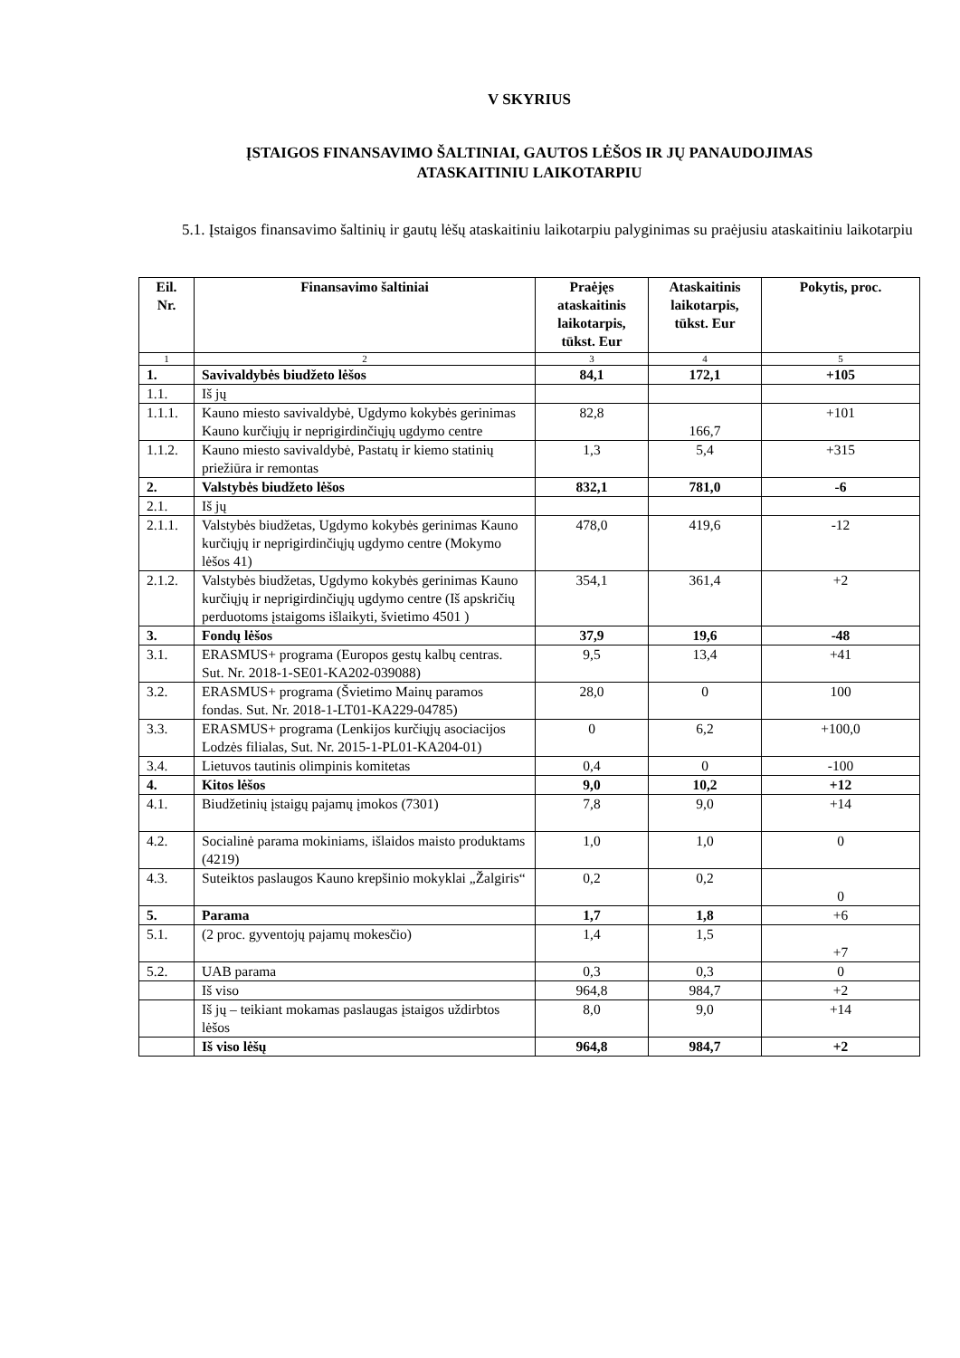V SKYRIUS
ĮSTAIGOS FINANSAVIMO ŠALTINIAI, GAUTOS LĖŠOS IR JŲ PANAUDOJIMAS
ATASKAITINIU LAIKOTARPIU
5.1. Įstaigos finansavimo šaltinių ir gautų lėšų ataskaitiniu laikotarpiu palyginimas su praėjusiu ataskaitiniu laikotarpiu
| Eil. Nr. | Finansavimo šaltiniai | Praėjęs ataskaitinis laikotarpis, tūkst. Eur | Ataskaitinis laikotarpis, tūkst. Eur | Pokytis, proc. |
| --- | --- | --- | --- | --- |
| 1 | 2 | 3 | 4 | 5 |
| 1. | Savivaldybės biudžeto lėšos | 84,1 | 172,1 | +105 |
| 1.1. | Iš jų | | | |
| 1.1.1. | Kauno miesto savivaldybė, Ugdymo kokybės gerinimas Kauno kurčiųjų ir neprigirdinčiųjų ugdymo centre | 82,8 | 166,7 | +101 |
| 1.1.2. | Kauno miesto savivaldybė, Pastatų ir kiemo statinių priežiūra ir remontas | 1,3 | 5,4 | +315 |
| 2. | Valstybės biudžeto lėšos | 832,1 | 781,0 | -6 |
| 2.1. | Iš jų | | | |
| 2.1.1. | Valstybės biudžetas, Ugdymo kokybės gerinimas Kauno kurčiųjų ir neprigirdinčiųjų ugdymo centre (Mokymo lėšos 41) | 478,0 | 419,6 | -12 |
| 2.1.2. | Valstybės biudžetas, Ugdymo kokybės gerinimas Kauno kurčiųjų ir neprigirdinčiųjų ugdymo centre (Iš apskričių perduotoms įstaigoms išlaikyti, švietimo 4501 ) | 354,1 | 361,4 | +2 |
| 3. | Fondų lėšos | 37,9 | 19,6 | -48 |
| 3.1. | ERASMUS+ programa (Europos gestų kalbų centras. Sut. Nr. 2018-1-SE01-KA202-039088) | 9,5 | 13,4 | +41 |
| 3.2. | ERASMUS+ programa (Švietimo Mainų paramos fondas. Sut. Nr. 2018-1-LT01-KA229-04785) | 28,0 | 0 | 100 |
| 3.3. | ERASMUS+ programa (Lenkijos kurčiųjų asociacijos Lodzės filialas, Sut. Nr. 2015-1-PL01-KA204-01) | 0 | 6,2 | +100,0 |
| 3.4. | Lietuvos tautinis olimpinis komitetas | 0,4 | 0 | -100 |
| 4. | Kitos lėšos | 9,0 | 10,2 | +12 |
| 4.1. | Biudžetinių įstaigų pajamų įmokos (7301) | 7,8 | 9,0 | +14 |
| 4.2. | Socialinė parama mokiniams, išlaidos maisto produktams (4219) | 1,0 | 1,0 | 0 |
| 4.3. | Suteiktos paslaugos Kauno krepšinio mokyklai „Žalgiris“ | 0,2 | 0,2 | 0 |
| 5. | Parama | 1,7 | 1,8 | +6 |
| 5.1. | (2 proc. gyventojų pajamų mokesčio) | 1,4 | 1,5 | +7 |
| 5.2. | UAB parama | 0,3 | 0,3 | 0 |
| | Iš viso | 964,8 | 984,7 | +2 |
| | Iš jų – teikiant mokamas paslaugas įstaigos uždirbtos lėšos | 8,0 | 9,0 | +14 |
| | Iš viso lėšų | 964,8 | 984,7 | +2 |